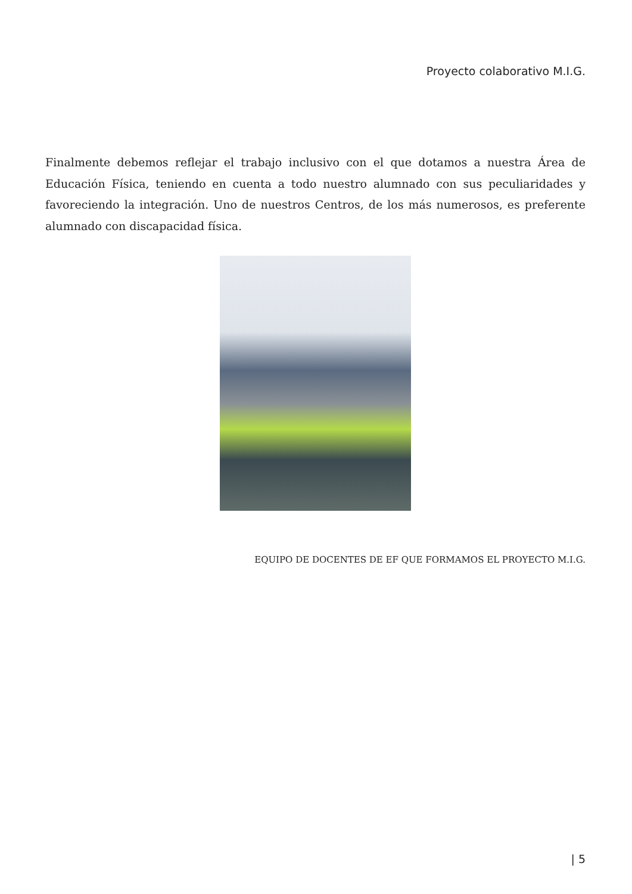Proyecto colaborativo M.I.G.
Finalmente debemos reflejar el trabajo inclusivo con el que dotamos a nuestra Área de Educación Física, teniendo en cuenta a todo nuestro alumnado con sus peculiaridades y favoreciendo la integración. Uno de nuestros Centros, de los más numerosos, es preferente alumnado con discapacidad física.
EQUIPO DE DOCENTES DE EF QUE FORMAMOS EL PROYECTO M.I.G.
| 5